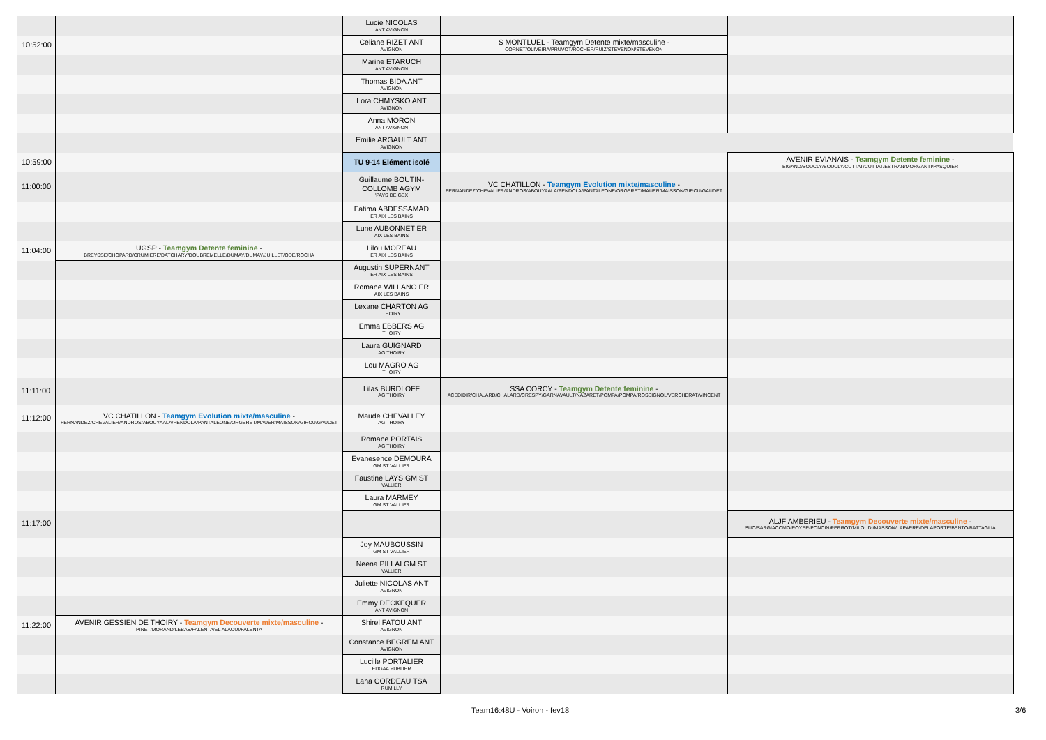| | | Lucie NICOLAS ANT AVIGNON | | |
| 10:52:00 | | Celiane RIZET ANT AVIGNON | S MONTLUEL - Teamgym Detente mixte/masculine - CORNET/OLIVEIRA/PRUVOT/ROCHER/RUIZ/STEVENON/STEVENON | |
| | | Marine ETARUCH ANT AVIGNON | | |
| | | Thomas BIDA ANT AVIGNON | | |
| | | Lora CHMYSKO ANT AVIGNON | | |
| | | Anna MORON ANT AVIGNON | | |
| | | Emilie ARGAULT ANT AVIGNON | | |
| 10:59:00 | | TU 9-14 Elément isolé | | AVENIR EVIANAIS - Teamgym Detente feminine - BIGAND/BOUCLY/BOUCLY/CUTTAT/CUTTAT/ESTRAN/MORGANTI/PASQUIER |
| 11:00:00 | | Guillaume BOUTIN-COLLOMB AGYM 'PAYS DE GEX | VC CHATILLON - Teamgym Evolution mixte/masculine - FERNANDEZ/CHEVALIER/ANDROS/ABOUYAALA/PENDOLA/PANTALEONE/ORGERET/MAUER/MAISSON/GIROU/GAUDET | |
| | | Fatima ABDESSAMAD ER AIX LES BAINS | | |
| | | Lune AUBONNET ER AIX LES BAINS | | |
| 11:04:00 | UGSP - Teamgym Detente feminine - BREYSSE/CHOPARD/CRUMIERE/DATCHARY/DOUBREMELLE/DUMAY/DUMAY/JUILLET/ODE/ROCHA | Lilou MOREAU ER AIX LES BAINS | | |
| | | Augustin SUPERNANT ER AIX LES BAINS | | |
| | | Romane WILLANO ER AIX LES BAINS | | |
| | | Lexane CHARTON AG THOIRY | | |
| | | Emma EBBERS AG THOIRY | | |
| | | Laura GUIGNARD AG THOIRY | | |
| | | Lou MAGRO AG THOIRY | | |
| 11:11:00 | | Lilas BURDLOFF AG THOIRY | SSA CORCY - Teamgym Detente feminine - ACEDIDIR/CHALARD/CHALARD/CRESPY/GARNAVAULT/NAZARET/POMPA/POMPA/ROSSIGNOL/VERCHERAT/VINCENT | |
| 11:12:00 | VC CHATILLON - Teamgym Evolution mixte/masculine - FERNANDEZ/CHEVALIER/ANDROS/ABOUYAALA/PENDOLA/PANTALEONE/ORGERET/MAUER/MAISSON/GIROU/GAUDET | Maude CHEVALLEY AG THOIRY | | |
| | | Romane PORTAIS AG THOIRY | | |
| | | Evanesence DEMOURA GM ST VALLIER | | |
| | | Faustine LAYS GM ST VALLIER | | |
| | | Laura MARMEY GM ST VALLIER | | |
| 11:17:00 | | | | ALJF AMBERIEU - Teamgym Decouverte mixte/masculine - SUC/SARGIACOMO/ROYER/PONCIN/PERROT/MILOUDI/MASSON/LAPARRE/DELAPORTE/BENTO/BATTAGLIA |
| | | Joy MAUBOUSSIN GM ST VALLIER | | |
| | | Neena PILLAI GM ST VALLIER | | |
| | | Juliette NICOLAS ANT AVIGNON | | |
| | | Emmy DECKEQUER ANT AVIGNON | | |
| 11:22:00 | AVENIR GESSIEN DE THOIRY - Teamgym Decouverte mixte/masculine - PINET/MORAND/LEBAS/FALENTA/EL ALAOUI/FALENTA | Shirel FATOU ANT AVIGNON | | |
| | | Constance BEGREM ANT AVIGNON | | |
| | | Lucille PORTALIER EDGAA PUBLIER | | |
| | | Lana CORDEAU TSA RUMILLY | | |
Team16:48U - Voiron - fev18 3/6